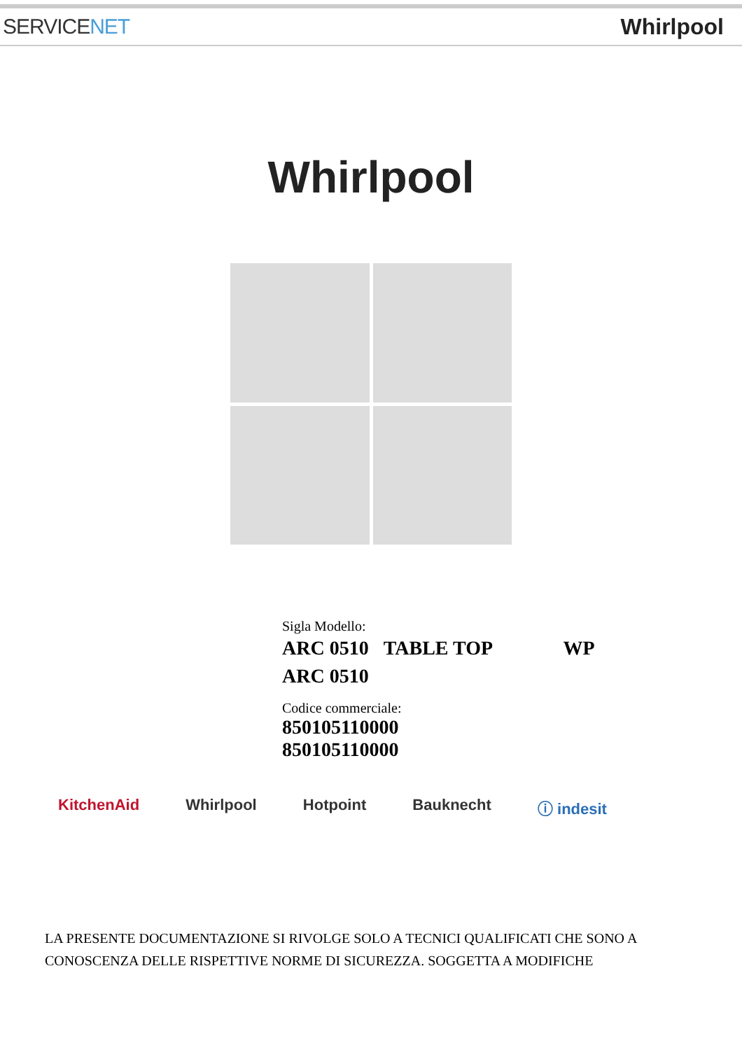SERVICENET Whirlpool
Whirlpool
Sigla Modello:
ARC 0510 TABLE TOP WP
ARC 0510
Codice commerciale:
850105110000
850105110000
KitchenAid Whirlpool Hotpoint Bauknecht ⓘ indesit
LA PRESENTE DOCUMENTAZIONE SI RIVOLGE SOLO A TECNICI QUALIFICATI CHE SONO A CONOSCENZA DELLE RISPETTIVE NORME DI SICUREZZA. SOGGETTA A MODIFICHE